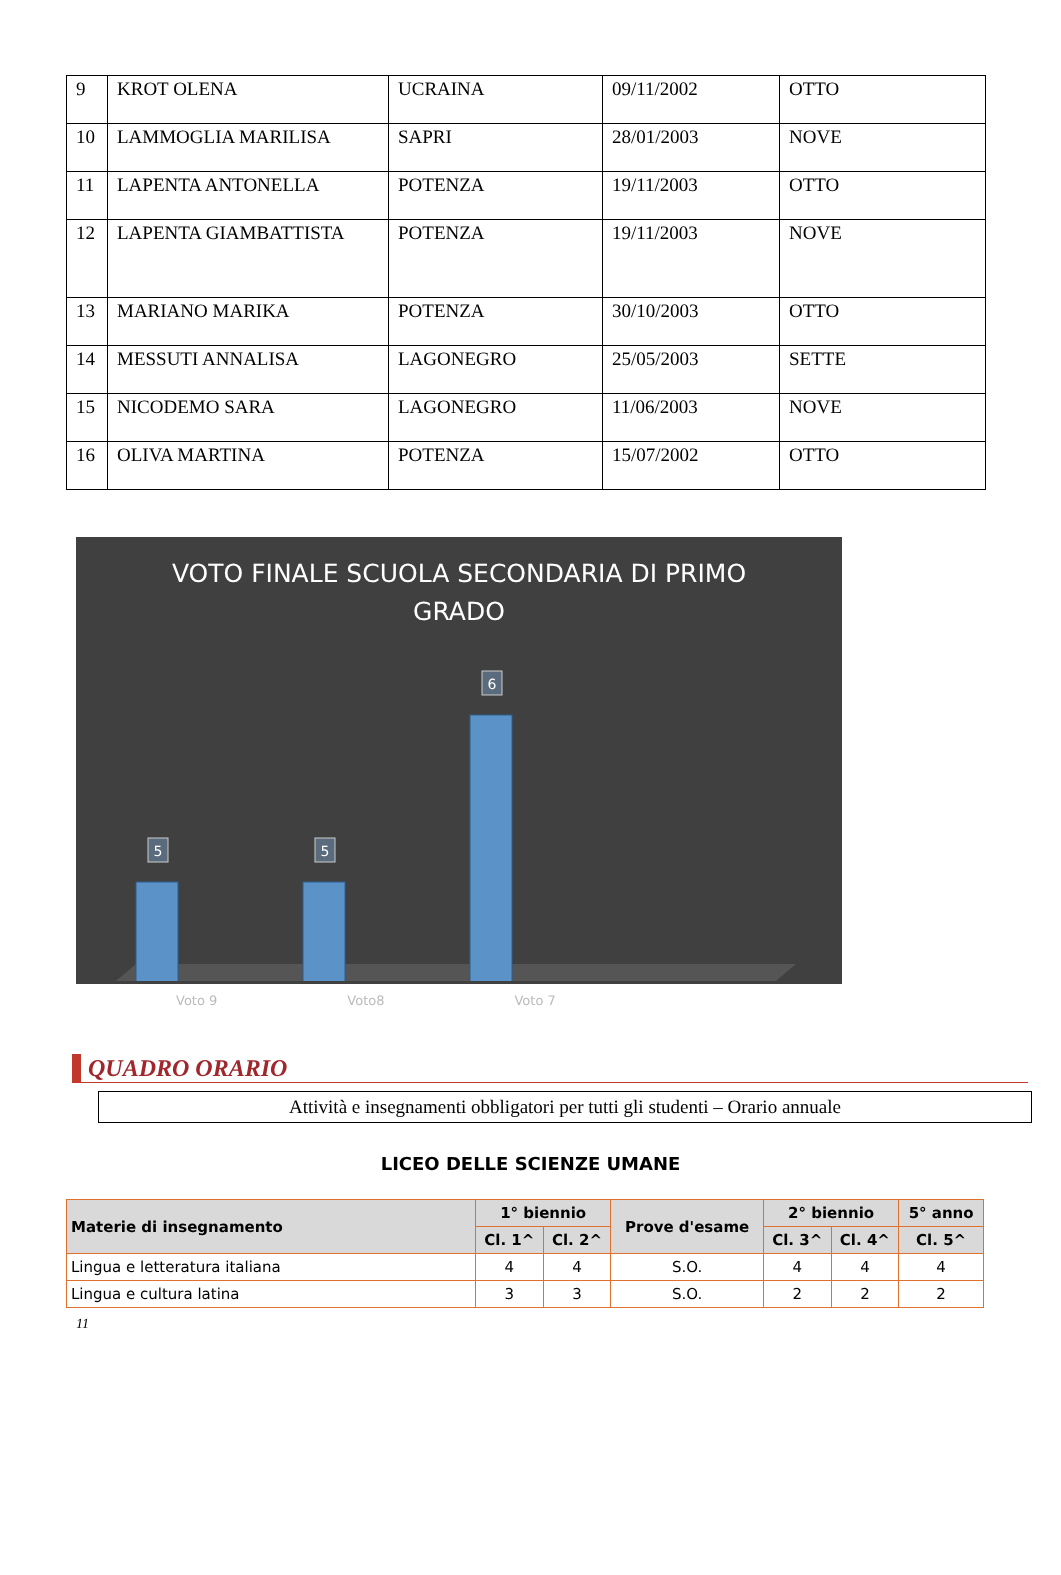| 9 | KROT OLENA | UCRAINA | 09/11/2002 | OTTO |
| 10 | LAMMOGLIA MARILISA | SAPRI | 28/01/2003 | NOVE |
| 11 | LAPENTA ANTONELLA | POTENZA | 19/11/2003 | OTTO |
| 12 | LAPENTA GIAMBATTISTA | POTENZA | 19/11/2003 | NOVE |
| 13 | MARIANO MARIKA | POTENZA | 30/10/2003 | OTTO |
| 14 | MESSUTI ANNALISA | LAGONEGRO | 25/05/2003 | SETTE |
| 15 | NICODEMO SARA | LAGONEGRO | 11/06/2003 | NOVE |
| 16 | OLIVA MARTINA | POTENZA | 15/07/2002 | OTTO |
VOTO FINALE SCUOLA SECONDARIA DI PRIMO
GRADO
5
5
6
Voto 9 Voto8 Voto 7
QUADRO ORARIO
Attività e insegnamenti obbligatori per tutti gli studenti – Orario annuale
LICEO DELLE SCIENZE UMANE
| Materie di insegnamento | 1° biennio | | Prove d'esame | 2° biennio | | 5° anno |
| --- | --- | --- | --- | --- | --- | --- |
| | Cl. 1^ | Cl. 2^ | | Cl. 3^ | Cl. 4^ | Cl. 5^ |
| Lingua e letteratura italiana | 4 | 4 | S.O. | 4 | 4 | 4 |
| Lingua e cultura latina | 3 | 3 | S.O. | 2 | 2 | 2 |
11